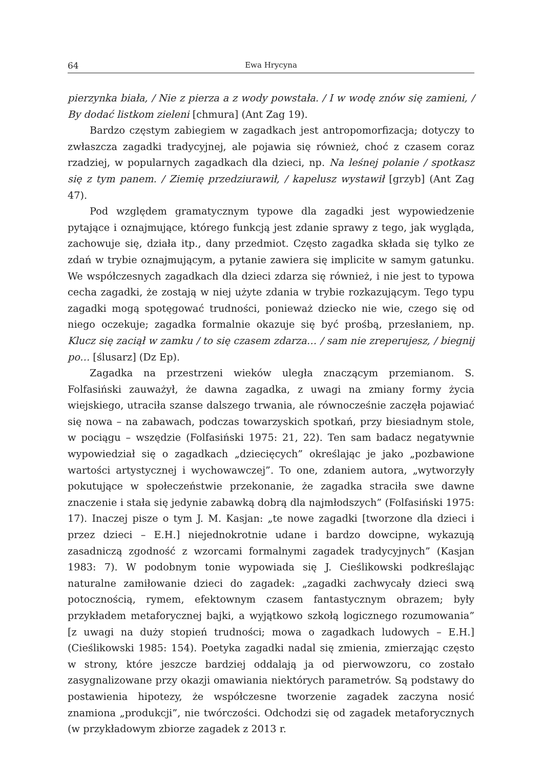64 Ewa Hrycyna
pierzynka biała, / Nie z pierza a z wody powstała. / I w wodę znów się zamieni, / By dodać listkom zieleni [chmura] (Ant Zag 19).
Bardzo częstym zabiegiem w zagadkach jest antropomorfizacja; dotyczy to zwłaszcza zagadki tradycyjnej, ale pojawia się również, choć z czasem coraz rzadziej, w popularnych zagadkach dla dzieci, np. Na leśnej polanie / spotkasz się z tym panem. / Ziemię przedziurawił, / kapelusz wystawił [grzyb] (Ant Zag 47).
Pod względem gramatycznym typowe dla zagadki jest wypowiedzenie pytające i oznajmujące, którego funkcją jest zdanie sprawy z tego, jak wygląda, zachowuje się, działa itp., dany przedmiot. Często zagadka składa się tylko ze zdań w trybie oznajmującym, a pytanie zawiera się implicite w samym gatunku. We współczesnych zagadkach dla dzieci zdarza się również, i nie jest to typowa cecha zagadki, że zostają w niej użyte zdania w trybie rozkazującym. Tego typu zagadki mogą spotęgować trudności, ponieważ dziecko nie wie, czego się od niego oczekuje; zagadka formalnie okazuje się być prośbą, przesłaniem, np. Klucz się zaciął w zamku / to się czasem zdarza… / sam nie zreperujesz, / biegnij po… [ślusarz] (Dz Ep).
Zagadka na przestrzeni wieków uległa znaczącym przemianom. S. Folfasiński zauważył, że dawna zagadka, z uwagi na zmiany formy życia wiejskiego, utraciła szanse dalszego trwania, ale równocześnie zaczęła pojawiać się nowa – na zabawach, podczas towarzyskich spotkań, przy biesiadnym stole, w pociągu – wszędzie (Folfasiński 1975: 21, 22). Ten sam badacz negatywnie wypowiedział się o zagadkach „dziecięcych” określając je jako „pozbawione wartości artystycznej i wychowawczej”. To one, zdaniem autora, „wytworzyły pokutujące w społeczeństwie przekonanie, że zagadka straciła swe dawne znaczenie i stała się jedynie zabawką dobrą dla najmłodszych” (Folfasiński 1975: 17). Inaczej pisze o tym J. M. Kasjan: „te nowe zagadki [tworzone dla dzieci i przez dzieci – E.H.] niejednokrotnie udane i bardzo dowcipne, wykazują zasadniczą zgodność z wzorcami formalnymi zagadek tradycyjnych” (Kasjan 1983: 7). W podobnym tonie wypowiada się J. Cieślikowski podkreślając naturalne zamiłowanie dzieci do zagadek: „zagadki zachwycały dzieci swą potocznością, rymem, efektownym czasem fantastycznym obrazem; były przykładem metaforycznej bajki, a wyjątkowo szkołą logicznego rozumowania” [z uwagi na duży stopień trudności; mowa o zagadkach ludowych – E.H.] (Cieślikowski 1985: 154). Poetyka zagadki nadal się zmienia, zmierzając często w strony, które jeszcze bardziej oddalają ja od pierwowzoru, co zostało zasygnalizowane przy okazji omawiania niektórych parametrów. Są podstawy do postawienia hipotezy, że współczesne tworzenie zagadek zaczyna nosić znamiona „produkcji”, nie twórczości. Odchodzi się od zagadek metaforycznych (w przykładowym zbiorze zagadek z 2013 r.